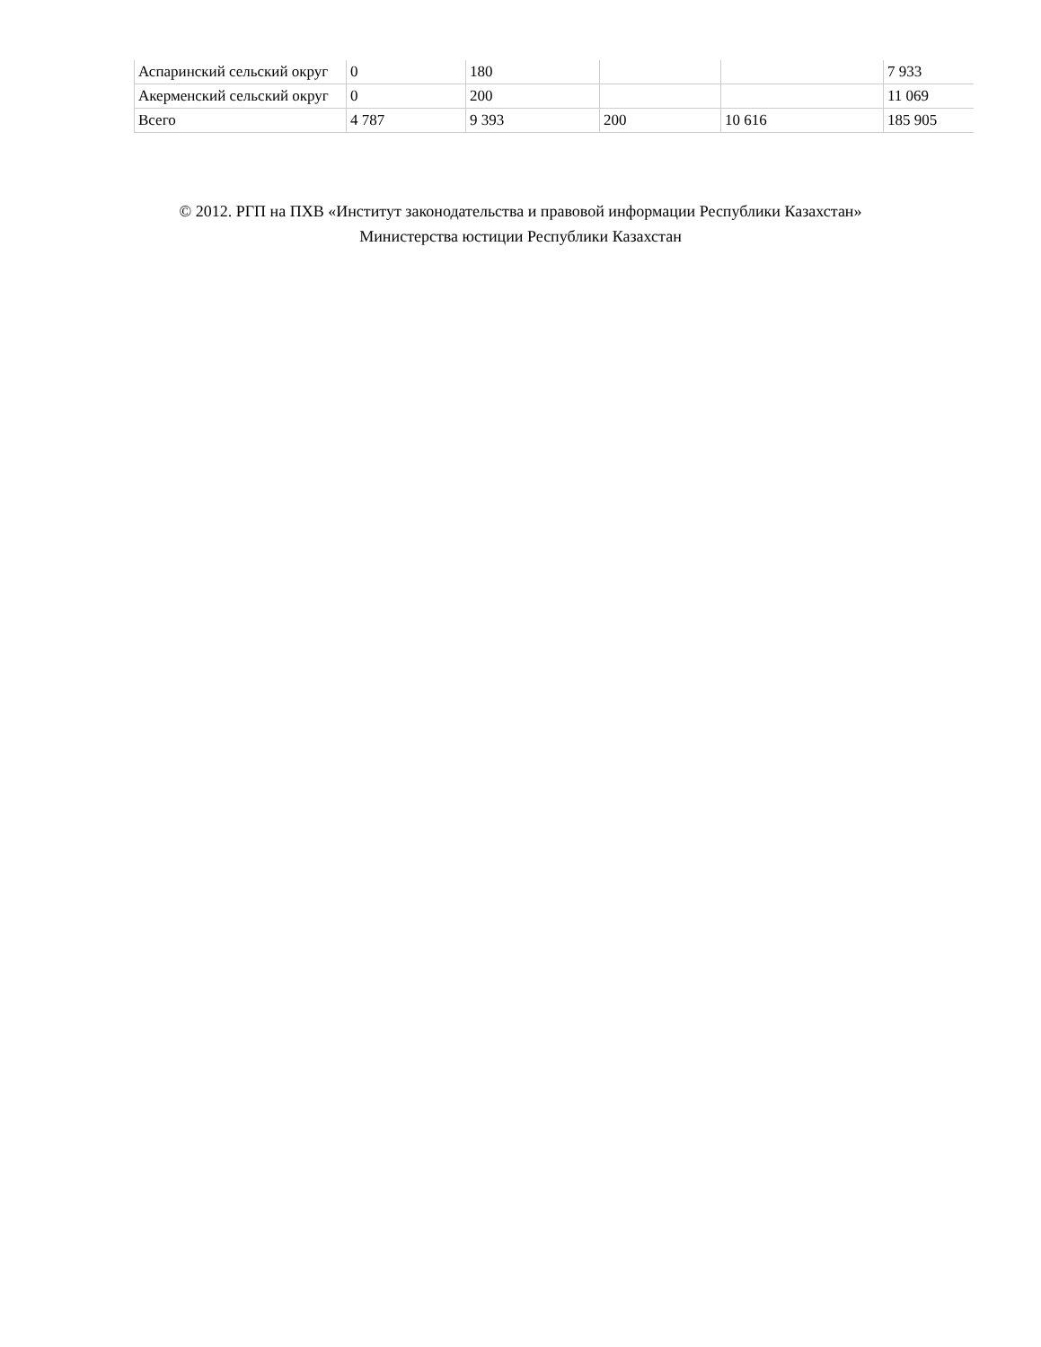| Аспаринский сельский округ | 0 | 180 | | | 7 933 |
| Акерменский сельский округ | 0 | 200 | | | 11 069 |
| Всего | 4 787 | 9 393 | 200 | 10 616 | 185 905 |
© 2012. РГП на ПХВ «Институт законодательства и правовой информации Республики Казахстан»
Министерства юстиции Республики Казахстан